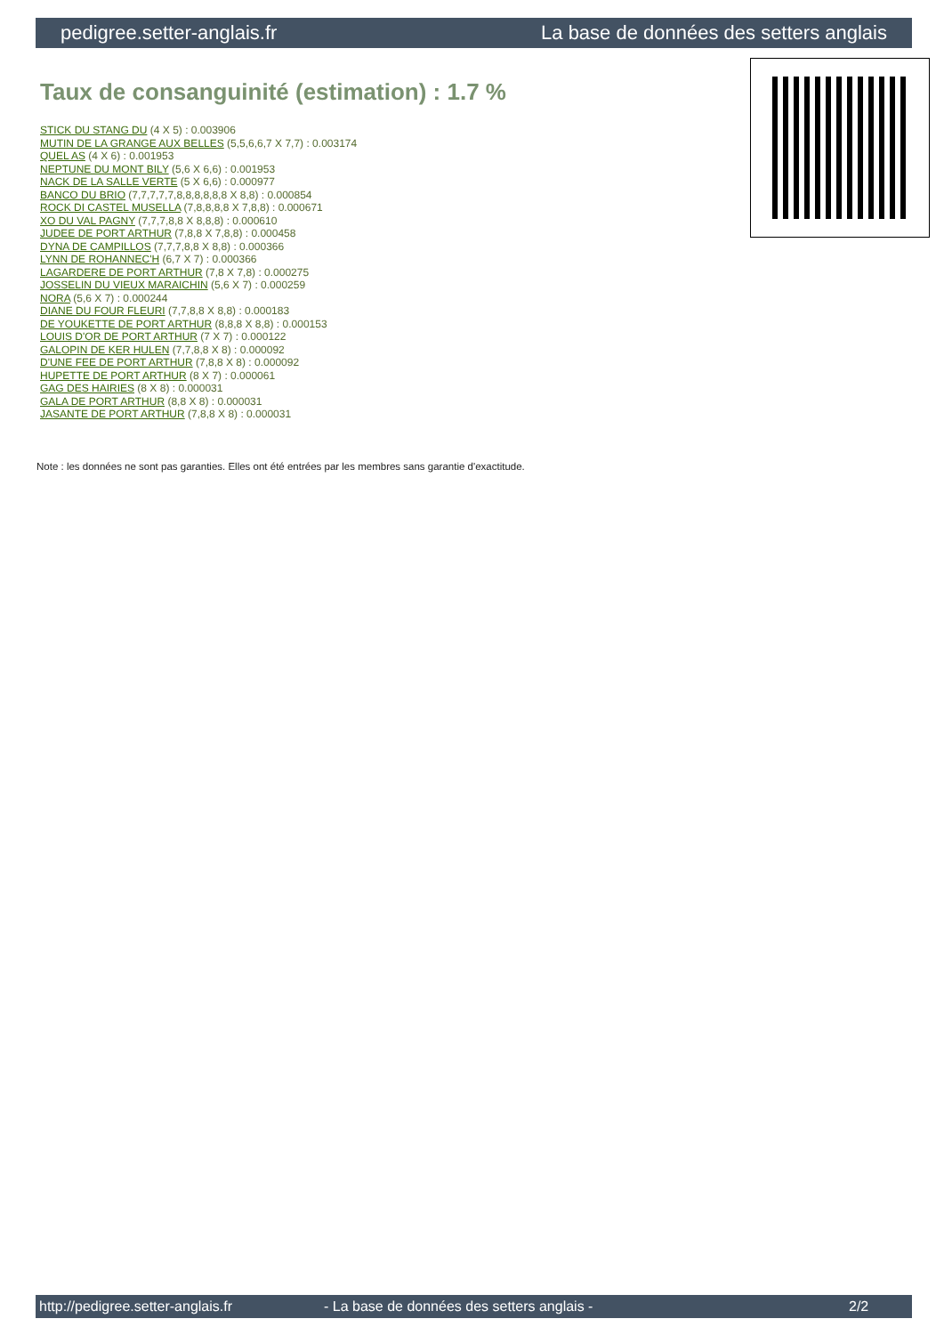pedigree.setter-anglais.fr La base de données des setters anglais
Taux de consanguinité (estimation) : 1.7 %
STICK DU STANG DU (4 X 5) : 0.003906
MUTIN DE LA GRANGE AUX BELLES (5,5,6,6,7 X 7,7) : 0.003174
QUEL AS (4 X 6) : 0.001953
NEPTUNE DU MONT BILY (5,6 X 6,6) : 0.001953
NACK DE LA SALLE VERTE (5 X 6,6) : 0.000977
BANCO DU BRIO (7,7,7,7,7,8,8,8,8,8,8 X 8,8) : 0.000854
ROCK DI CASTEL MUSELLA (7,8,8,8,8 X 7,8,8) : 0.000671
XO DU VAL PAGNY (7,7,7,8,8 X 8,8,8) : 0.000610
JUDEE DE PORT ARTHUR (7,8,8 X 7,8,8) : 0.000458
DYNA DE CAMPILLOS (7,7,7,8,8 X 8,8) : 0.000366
LYNN DE ROHANNEC'H (6,7 X 7) : 0.000366
LAGARDERE DE PORT ARTHUR (7,8 X 7,8) : 0.000275
JOSSELIN DU VIEUX MARAICHIN (5,6 X 7) : 0.000259
NORA (5,6 X 7) : 0.000244
DIANE DU FOUR FLEURI (7,7,8,8 X 8,8) : 0.000183
DE YOUKETTE DE PORT ARTHUR (8,8,8 X 8,8) : 0.000153
LOUIS D'OR DE PORT ARTHUR (7 X 7) : 0.000122
GALOPIN DE KER HULEN (7,7,8,8 X 8) : 0.000092
D'UNE FEE DE PORT ARTHUR (7,8,8 X 8) : 0.000092
HUPETTE DE PORT ARTHUR (8 X 7) : 0.000061
GAG DES HAIRIES (8 X 8) : 0.000031
GALA DE PORT ARTHUR (8,8 X 8) : 0.000031
JASANTE DE PORT ARTHUR (7,8,8 X 8) : 0.000031
Note : les données ne sont pas garanties. Elles ont été entrées par les membres sans garantie d'exactitude.
http://pedigree.setter-anglais.fr - La base de données des setters anglais - 2/2